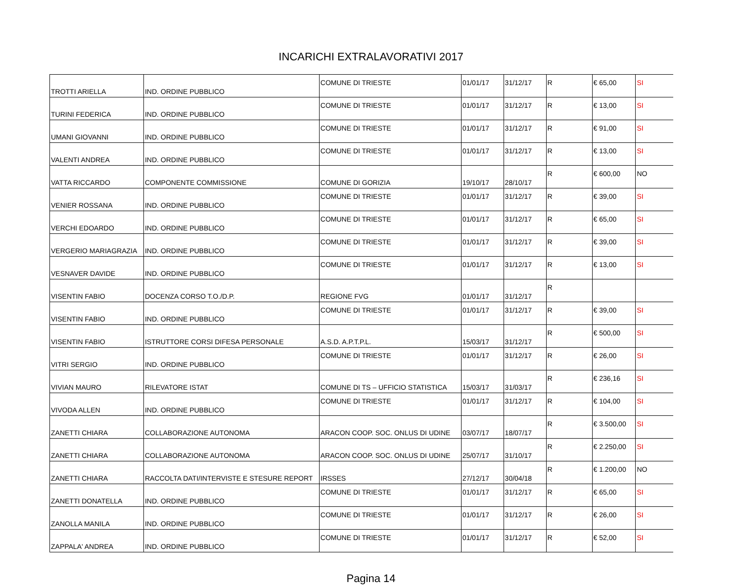INCARICHI EXTRALAVORATIVI 2017
| TROTTI ARIELLA | IND. ORDINE PUBBLICO | COMUNE DI TRIESTE | 01/01/17 | 31/12/17 | R | € 65,00 | SI |
| TURINI FEDERICA | IND. ORDINE PUBBLICO | COMUNE DI TRIESTE | 01/01/17 | 31/12/17 | R | € 13,00 | SI |
| UMANI GIOVANNI | IND. ORDINE PUBBLICO | COMUNE DI TRIESTE | 01/01/17 | 31/12/17 | R | € 91,00 | SI |
| VALENTI ANDREA | IND. ORDINE PUBBLICO | COMUNE DI TRIESTE | 01/01/17 | 31/12/17 | R | € 13,00 | SI |
| VATTA RICCARDO | COMPONENTE COMMISSIONE | COMUNE DI GORIZIA | 19/10/17 | 28/10/17 | R | € 600,00 | NO |
| VENIER ROSSANA | IND. ORDINE PUBBLICO | COMUNE DI TRIESTE | 01/01/17 | 31/12/17 | R | € 39,00 | SI |
| VERCHI EDOARDO | IND. ORDINE PUBBLICO | COMUNE DI TRIESTE | 01/01/17 | 31/12/17 | R | € 65,00 | SI |
| VERGERIO MARIAGRAZIA | IND. ORDINE PUBBLICO | COMUNE DI TRIESTE | 01/01/17 | 31/12/17 | R | € 39,00 | SI |
| VESNAVER DAVIDE | IND. ORDINE PUBBLICO | COMUNE DI TRIESTE | 01/01/17 | 31/12/17 | R | € 13,00 | SI |
| VISENTIN FABIO | DOCENZA CORSO T.O./D.P. | REGIONE FVG | 01/01/17 | 31/12/17 | R | | |
| VISENTIN FABIO | IND. ORDINE PUBBLICO | COMUNE DI TRIESTE | 01/01/17 | 31/12/17 | R | € 39,00 | SI |
| VISENTIN FABIO | ISTRUTTORE CORSI DIFESA PERSONALE | A.S.D. A.P.T.P.L. | 15/03/17 | 31/12/17 | R | € 500,00 | SI |
| VITRI SERGIO | IND. ORDINE PUBBLICO | COMUNE DI TRIESTE | 01/01/17 | 31/12/17 | R | € 26,00 | SI |
| VIVIAN MAURO | RILEVATORE ISTAT | COMUNE DI TS – UFFICIO STATISTICA | 15/03/17 | 31/03/17 | R | € 236,16 | SI |
| VIVODA ALLEN | IND. ORDINE PUBBLICO | COMUNE DI TRIESTE | 01/01/17 | 31/12/17 | R | € 104,00 | SI |
| ZANETTI CHIARA | COLLABORAZIONE AUTONOMA | ARACON COOP. SOC. ONLUS DI UDINE | 03/07/17 | 18/07/17 | R | € 3.500,00 | SI |
| ZANETTI CHIARA | COLLABORAZIONE AUTONOMA | ARACON COOP. SOC. ONLUS DI UDINE | 25/07/17 | 31/10/17 | R | € 2.250,00 | SI |
| ZANETTI CHIARA | RACCOLTA DATI/INTERVISTE E STESURE REPORT | IRSSES | 27/12/17 | 30/04/18 | R | € 1.200,00 | NO |
| ZANETTI DONATELLA | IND. ORDINE PUBBLICO | COMUNE DI TRIESTE | 01/01/17 | 31/12/17 | R | € 65,00 | SI |
| ZANOLLA MANILA | IND. ORDINE PUBBLICO | COMUNE DI TRIESTE | 01/01/17 | 31/12/17 | R | € 26,00 | SI |
| ZAPPALA' ANDREA | IND. ORDINE PUBBLICO | COMUNE DI TRIESTE | 01/01/17 | 31/12/17 | R | € 52,00 | SI |
Pagina 14